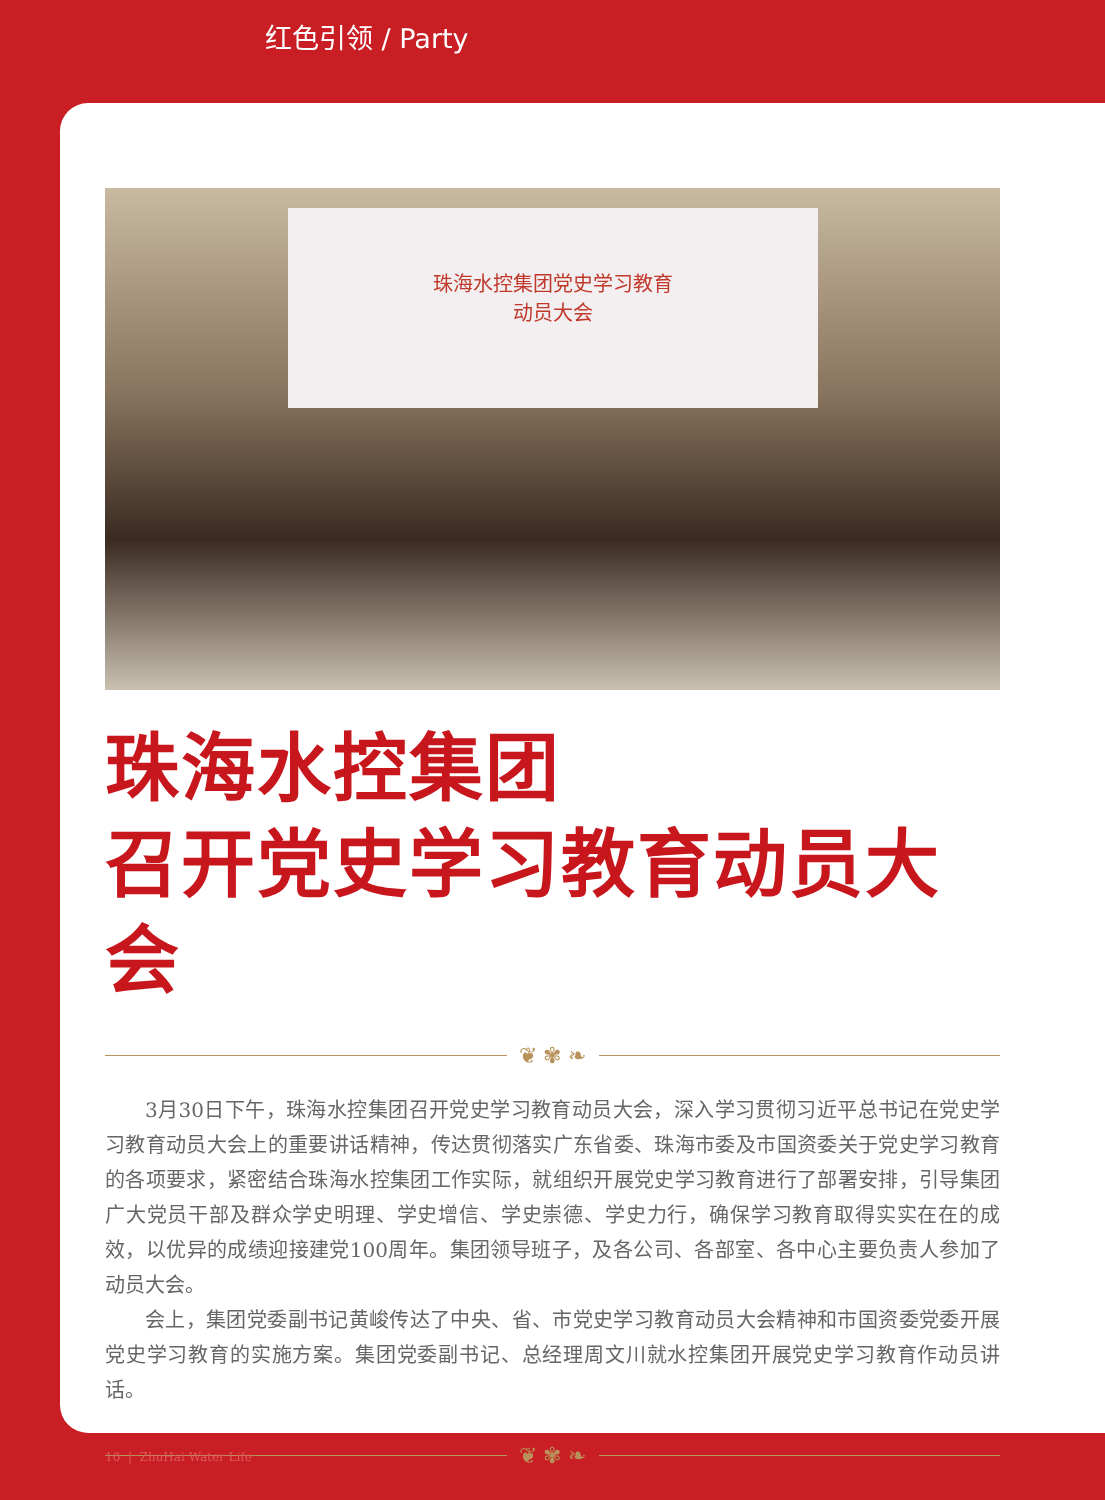红色引领 / Party
珠海水控集团党史学习教育
动员大会
珠海水控集团
召开党史学习教育动员大会
❦ ✾ ❧
3月30日下午，珠海水控集团召开党史学习教育动员大会，深入学习贯彻习近平总书记在党史学习教育动员大会上的重要讲话精神，传达贯彻落实广东省委、珠海市委及市国资委关于党史学习教育的各项要求，紧密结合珠海水控集团工作实际，就组织开展党史学习教育进行了部署安排，引导集团广大党员干部及群众学史明理、学史增信、学史崇德、学史力行，确保学习教育取得实实在在的成效，以优异的成绩迎接建党100周年。集团领导班子，及各公司、各部室、各中心主要负责人参加了动员大会。
会上，集团党委副书记黄峻传达了中央、省、市党史学习教育动员大会精神和市国资委党委开展党史学习教育的实施方案。集团党委副书记、总经理周文川就水控集团开展党史学习教育作动员讲话。
❦ ✾ ❧
10 | ZhuHai Water Life